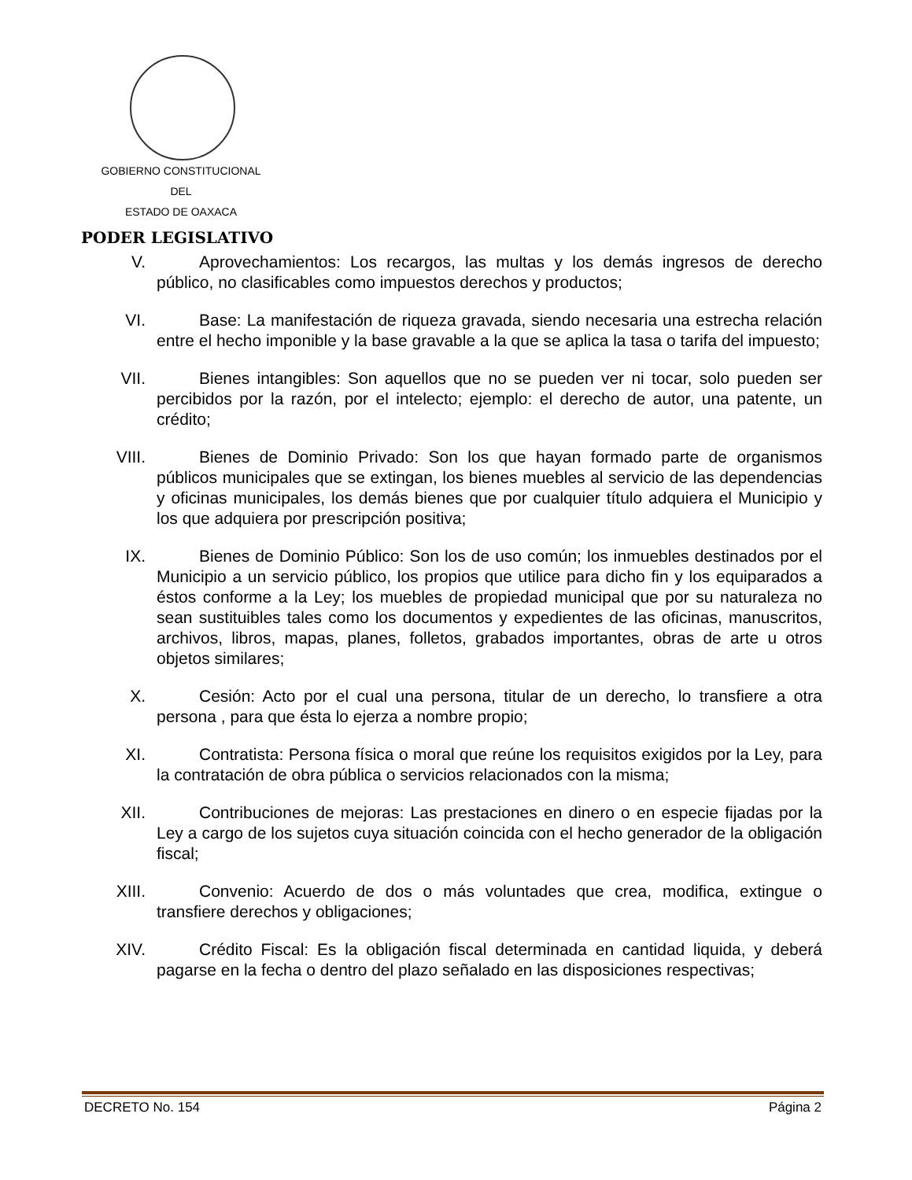GOBIERNO CONSTITUCIONAL
DEL
ESTADO DE OAXACA
PODER LEGISLATIVO
V. Aprovechamientos: Los recargos, las multas y los demás ingresos de derecho público, no clasificables como impuestos derechos y productos;
VI. Base: La manifestación de riqueza gravada, siendo necesaria una estrecha relación entre el hecho imponible y la base gravable a la que se aplica la tasa o tarifa del impuesto;
VII.
Bienes intangibles: Son aquellos que no se pueden ver ni tocar, solo pueden ser percibidos por la razón, por el intelecto; ejemplo: el derecho de autor, una patente, un crédito;
VIII.
Bienes de Dominio Privado: Son los que hayan formado parte de organismos públicos municipales que se extingan, los bienes muebles al servicio de las dependencias y oficinas municipales, los demás bienes que por cualquier título adquiera el Municipio y los que adquiera por prescripción positiva;
IX. Bienes de Dominio Público: Son los de uso común; los inmuebles destinados por el Municipio a un servicio público, los propios que utilice para dicho fin y los equiparados a éstos conforme a la Ley; los muebles de propiedad municipal que por su naturaleza no sean sustituibles tales como los documentos y expedientes de las oficinas, manuscritos, archivos, libros, mapas, planes, folletos, grabados importantes, obras de arte u otros objetos similares;
X. Cesión: Acto por el cual una persona, titular de un derecho, lo transfiere a otra persona , para que ésta lo ejerza a nombre propio;
XI. Contratista: Persona física o moral que reúne los requisitos exigidos por la Ley, para la contratación de obra pública o servicios relacionados con la misma;
XII.
Contribuciones de mejoras: Las prestaciones en dinero o en especie fijadas por la Ley a cargo de los sujetos cuya situación coincida con el hecho generador de la obligación fiscal;
XIII.
Convenio: Acuerdo de dos o más voluntades que crea, modifica, extingue o transfiere derechos y obligaciones;
XIV.
Crédito Fiscal: Es la obligación fiscal determinada en cantidad liquida, y deberá pagarse en la fecha o dentro del plazo señalado en las disposiciones respectivas;
DECRETO No. 154 Página 2